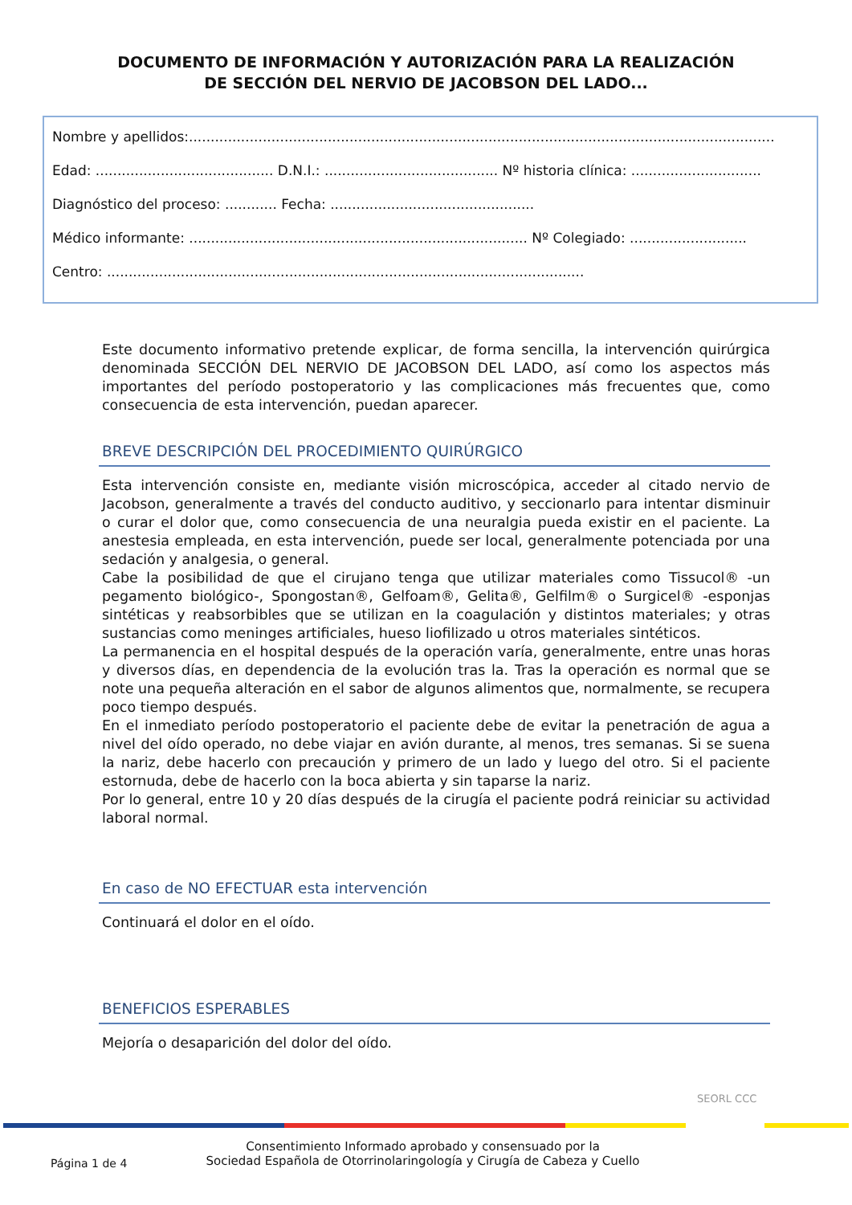DOCUMENTO DE INFORMACIÓN Y AUTORIZACIÓN PARA LA REALIZACIÓN
DE SECCIÓN DEL NERVIO DE JACOBSON DEL LADO...
Nombre y apellidos:.......................................................................................................................................
Edad: ......................................... D.N.I.: ........................................ Nº historia clínica: ..............................
Diagnóstico del proceso: ............ Fecha: ...............................................
Médico informante: .............................................................................. Nº Colegiado: ...........................
Centro: ..............................................................................................................
Este documento informativo pretende explicar, de forma sencilla, la intervención quirúrgica denominada SECCIÓN DEL NERVIO DE JACOBSON DEL LADO, así como los aspectos más importantes del período postoperatorio y las complicaciones más frecuentes que, como consecuencia de esta intervención, puedan aparecer.
BREVE DESCRIPCIÓN DEL PROCEDIMIENTO QUIRÚRGICO
Esta intervención consiste en, mediante visión microscópica, acceder al citado nervio de Jacobson, generalmente a través del conducto auditivo, y seccionarlo para intentar disminuir o curar el dolor que, como consecuencia de una neuralgia pueda existir en el paciente. La anestesia empleada, en esta intervención, puede ser local, generalmente potenciada por una sedación y analgesia, o general.
Cabe la posibilidad de que el cirujano tenga que utilizar materiales como Tissucol® -un pegamento biológico-, Spongostan®, Gelfoam®, Gelita®, Gelfilm® o Surgicel® -esponjas sintéticas y reabsorbibles que se utilizan en la coagulación y distintos materiales; y otras sustancias como meninges artificiales, hueso liofilizado u otros materiales sintéticos.
La permanencia en el hospital después de la operación varía, generalmente, entre unas horas y diversos días, en dependencia de la evolución tras la. Tras la operación es normal que se note una pequeña alteración en el sabor de algunos alimentos que, normalmente, se recupera poco tiempo después.
En el inmediato período postoperatorio el paciente debe de evitar la penetración de agua a nivel del oído operado, no debe viajar en avión durante, al menos, tres semanas. Si se suena la nariz, debe hacerlo con precaución y primero de un lado y luego del otro. Si el paciente estornuda, debe de hacerlo con la boca abierta y sin taparse la nariz.
Por lo general, entre 10 y 20 días después de la cirugía el paciente podrá reiniciar su actividad laboral normal.
En caso de NO EFECTUAR esta intervención
Continuará el dolor en el oído.
BENEFICIOS ESPERABLES
Mejoría o desaparición del dolor del oído.
SEORL CCC
Página 1 de 4
Consentimiento Informado aprobado y consensuado por la
Sociedad Española de Otorrinolaringología y Cirugía de Cabeza y Cuello